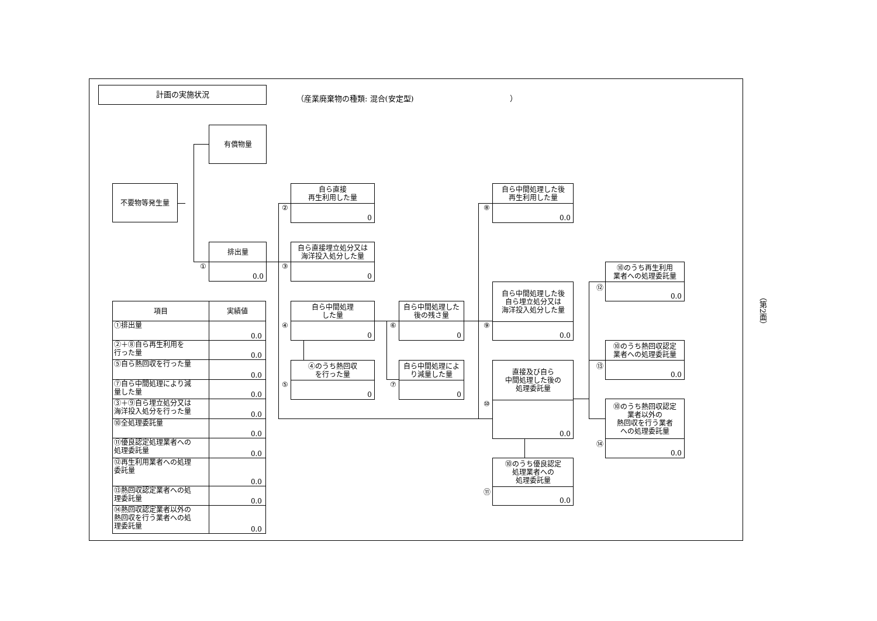計画の実施状況
（産業廃棄物の種類: 混合(安定型) ）
有償物量
不要物等発生量
排出量
0.0
①
自ら直接
再生利用した量
0
②
自ら直接埋立処分又は
海洋投入処分した量
0
③
自ら中間処理
した量
0
④
④のうち熱回収
を行った量
0
⑤
自ら中間処理した
後の残さ量
0
⑥
自ら中間処理によ
り減量した量
0
⑦
自ら中間処理した後
再生利用した量
0.0
⑧
自ら中間処理した後
自ら埋立処分又は
海洋投入処分した量
0.0
⑨
直接及び自ら
中間処理した後の
処理委託量
0.0
⑩
⑩のうち優良認定
処理業者への
処理委託量
0.0
⑪
⑩のうち再生利用
業者への処理委託量
0.0
⑫
⑩のうち熱回収認定
業者への処理委託量
0.0
⑬
⑩のうち熱回収認定
業者以外の
熱回収を行う業者
への処理委託量
0.0
⑭
| 項目 | 実績値 |
| --- | --- |
| ①排出量 | 0.0 |
| ②＋⑧自ら再生利用を 行った量 | 0.0 |
| ⑤自ら熱回収を行った量 | 0.0 |
| ⑦自ら中間処理により減 量した量 | 0.0 |
| ③＋⑨自ら埋立処分又は 海洋投入処分を行った量 | 0.0 |
| ⑩全処理委託量 | 0.0 |
| ⑪優良認定処理業者への 処理委託量 | 0.0 |
| ⑫再生利用業者への処理 委託量 | 0.0 |
| ⑬熱回収認定業者への処 理委託量 | 0.0 |
| ⑭熱回収認定業者以外の 熱回収を行う業者への処 理委託量 | 0.0 |
（第2面）